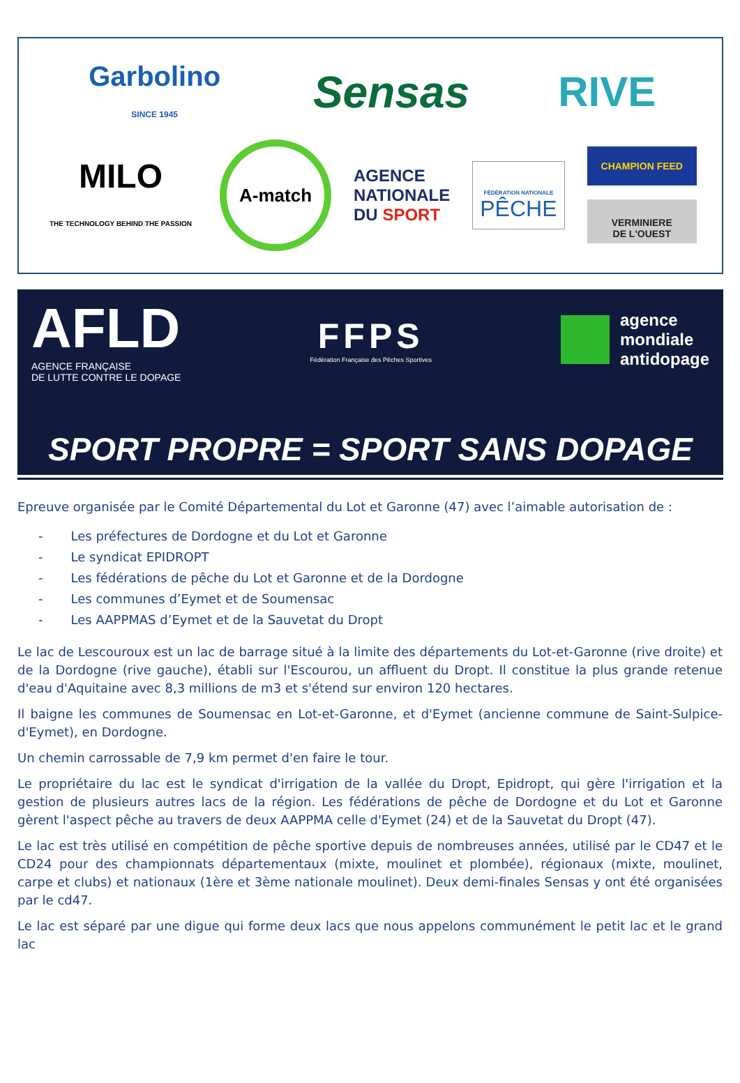Garbolino
SINCE 1945
Sensas
RIVE
MILO
THE TECHNOLOGY BEHIND THE PASSION
A-match
AGENCE
NATIONALE
DU SPORT
FÉDÉRATION NATIONALE
PÊCHE
CHAMPION FEED
VERMINIERE
DE L'OUEST
AFLD
AGENCE FRANÇAISE
DE LUTTE CONTRE LE DOPAGE
FFPS
Fédération Française des Pêches Sportives
agence
mondiale
antidopage
SPORT PROPRE = SPORT SANS DOPAGE
Epreuve organisée par le Comité Départemental du Lot et Garonne (47) avec l’aimable autorisation de :
- Les préfectures de Dordogne et du Lot et Garonne
- Le syndicat EPIDROPT
- Les fédérations de pêche du Lot et Garonne et de la Dordogne
- Les communes d’Eymet et de Soumensac
- Les AAPPMAS d’Eymet et de la Sauvetat du Dropt
Le lac de Lescouroux est un lac de barrage situé à la limite des départements du Lot-et-Garonne (rive droite) et de la Dordogne (rive gauche), établi sur l'Escourou, un affluent du Dropt. Il constitue la plus grande retenue d'eau d'Aquitaine avec 8,3 millions de m3 et s'étend sur environ 120 hectares.
Il baigne les communes de Soumensac en Lot-et-Garonne, et d'Eymet (ancienne commune de Saint-Sulpice-d'Eymet), en Dordogne.
Un chemin carrossable de 7,9 km permet d'en faire le tour.
Le propriétaire du lac est le syndicat d'irrigation de la vallée du Dropt, Epidropt, qui gère l'irrigation et la gestion de plusieurs autres lacs de la région. Les fédérations de pêche de Dordogne et du Lot et Garonne gèrent l'aspect pêche au travers de deux AAPPMA celle d'Eymet (24) et de la Sauvetat du Dropt (47).
Le lac est très utilisé en compétition de pêche sportive depuis de nombreuses années, utilisé par le CD47 et le CD24 pour des championnats départementaux (mixte, moulinet et plombée), régionaux (mixte, moulinet, carpe et clubs) et nationaux (1ère et 3ème nationale moulinet). Deux demi-finales Sensas y ont été organisées par le cd47.
Le lac est séparé par une digue qui forme deux lacs que nous appelons communément le petit lac et le grand lac